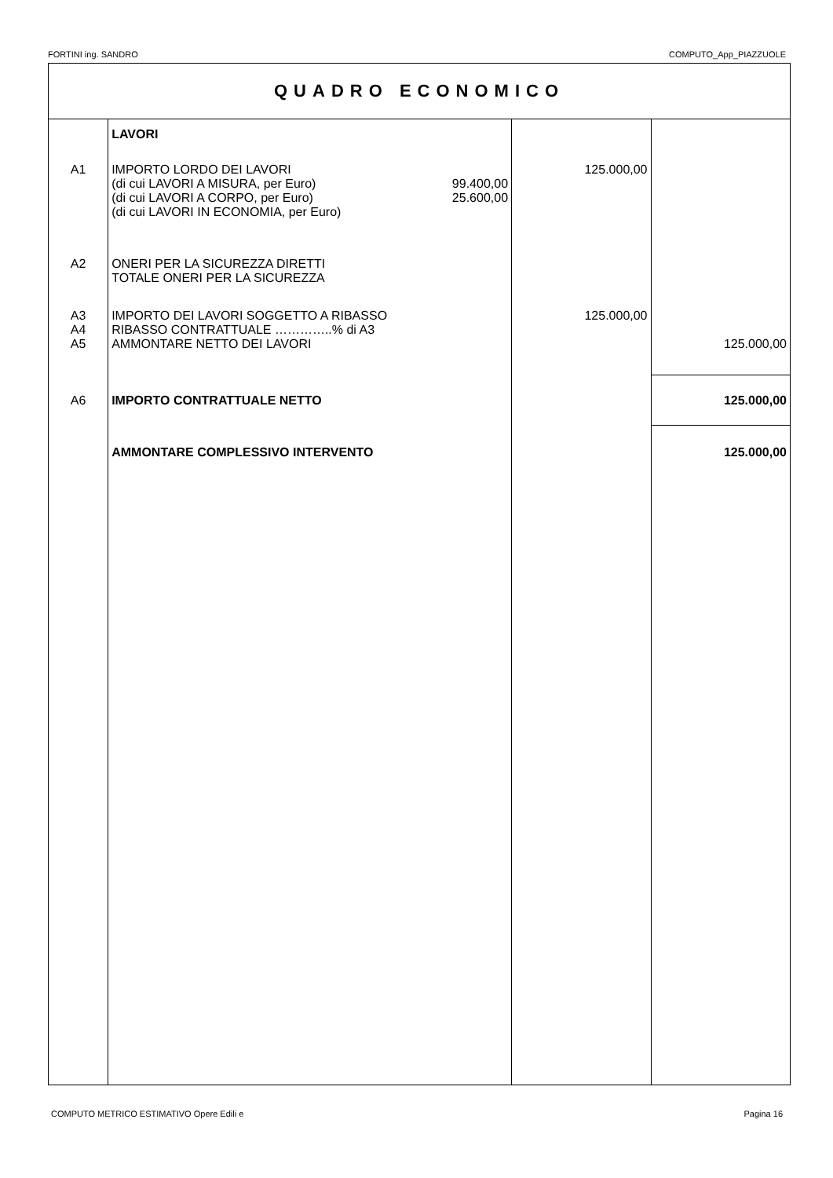FORTINI ing. SANDRO COMPUTO_App_PIAZZUOLE
| QUADRO ECONOMICO | | | | |
| | LAVORI | | | |
| A1 | IMPORTO LORDO DEI LAVORI (di cui LAVORI A MISURA, per Euro) (di cui LAVORI A CORPO, per Euro) (di cui LAVORI IN ECONOMIA, per Euro) | 99.400,00 25.600,00 | 125.000,00 | |
| A2 | ONERI PER LA SICUREZZA DIRETTI TOTALE ONERI PER LA SICUREZZA | | | |
| A3 A4 A5 | IMPORTO DEI LAVORI SOGGETTO A RIBASSO RIBASSO CONTRATTUALE …………..% di A3 AMMONTARE NETTO DEI LAVORI | | 125.000,00 | 125.000,00 |
| A6 | IMPORTO CONTRATTUALE NETTO | | | 125.000,00 |
| | AMMONTARE COMPLESSIVO INTERVENTO | | | 125.000,00 |
COMPUTO METRICO ESTIMATIVO Opere Edili e Pagina 16